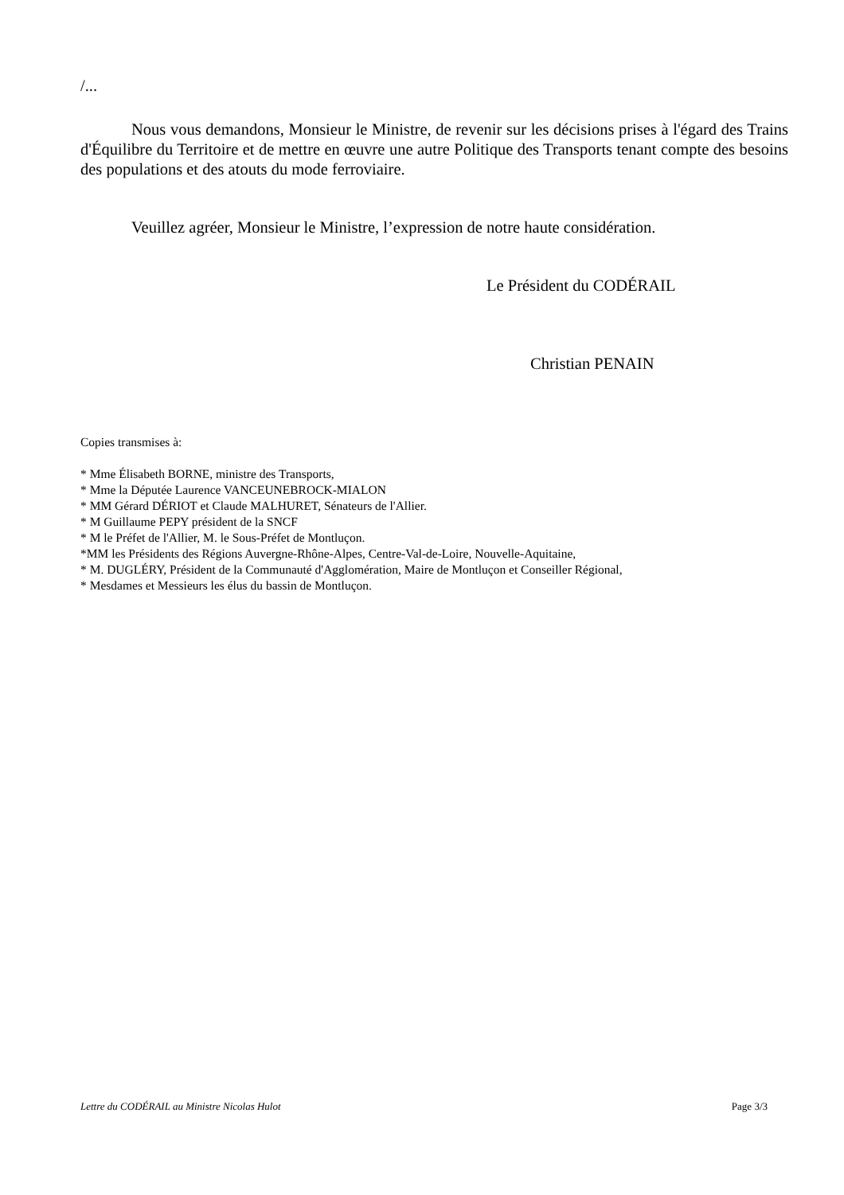/...
Nous vous demandons, Monsieur le Ministre, de revenir sur les décisions prises à l'égard des Trains d'Équilibre du Territoire et de mettre en œuvre une autre Politique des Transports tenant compte des besoins des populations et des atouts du mode ferroviaire.
Veuillez agréer, Monsieur le Ministre, l’expression de notre haute considération.
Le Président du CODÉRAIL
Christian PENAIN
Copies transmises à:
* Mme Élisabeth BORNE, ministre des Transports,
* Mme la Députée Laurence VANCEUNEBROCK-MIALON
* MM Gérard DÉRIOT et Claude MALHURET, Sénateurs de l'Allier.
* M Guillaume PEPY président de la SNCF
* M le Préfet de l'Allier, M. le Sous-Préfet de Montluçon.
*MM les Présidents des Régions Auvergne-Rhône-Alpes, Centre-Val-de-Loire, Nouvelle-Aquitaine,
* M. DUGLÉRY, Président de la Communauté d'Agglomération, Maire de Montluçon et Conseiller Régional,
* Mesdames et Messieurs les élus du bassin de Montluçon.
Lettre du CODÉRAIL au Ministre Nicolas Hulot Page 3/3